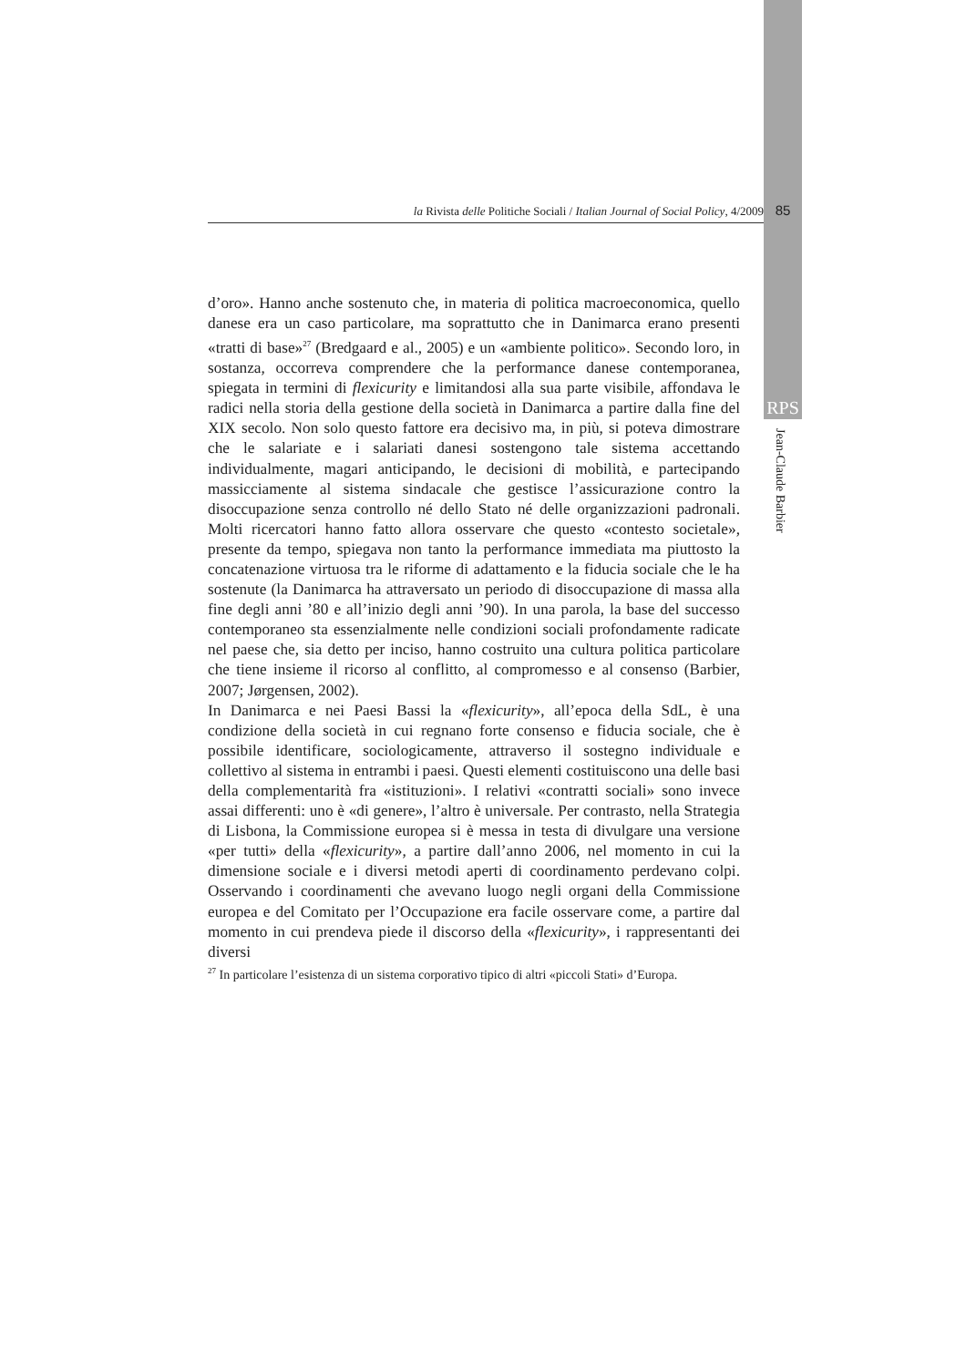la Rivista delle Politiche Sociali / Italian Journal of Social Policy, 4/2009 85
RPS
Jean-Claude Barbier
d’oro». Hanno anche sostenuto che, in materia di politica macroeconomica, quello danese era un caso particolare, ma soprattutto che in Danimarca erano presenti «tratti di base»<sup>27</sup> (Bredgaard e al., 2005) e un «ambiente politico». Secondo loro, in sostanza, occorreva comprendere che la performance danese contemporanea, spiegata in termini di flexicurity e limitandosi alla sua parte visibile, affondava le radici nella storia della gestione della società in Danimarca a partire dalla fine del XIX secolo. Non solo questo fattore era decisivo ma, in più, si poteva dimostrare che le salariate e i salariati danesi sostengono tale sistema accettando individualmente, magari anticipando, le decisioni di mobilità, e partecipando massicciamente al sistema sindacale che gestisce l’assicurazione contro la disoccupazione senza controllo né dello Stato né delle organizzazioni padronali. Molti ricercatori hanno fatto allora osservare che questo «contesto societale», presente da tempo, spiegava non tanto la performance immediata ma piuttosto la concatenazione virtuosa tra le riforme di adattamento e la fiducia sociale che le ha sostenute (la Danimarca ha attraversato un periodo di disoccupazione di massa alla fine degli anni ’80 e all’inizio degli anni ’90). In una parola, la base del successo contemporaneo sta essenzialmente nelle condizioni sociali profondamente radicate nel paese che, sia detto per inciso, hanno costruito una cultura politica particolare che tiene insieme il ricorso al conflitto, al compromesso e al consenso (Barbier, 2007; Jørgensen, 2002).
In Danimarca e nei Paesi Bassi la «flexicurity», all’epoca della SdL, è una condizione della società in cui regnano forte consenso e fiducia sociale, che è possibile identificare, sociologicamente, attraverso il sostegno individuale e collettivo al sistema in entrambi i paesi. Questi elementi costituiscono una delle basi della complementarità fra «istituzioni». I relativi «contratti sociali» sono invece assai differenti: uno è «di genere», l’altro è universale. Per contrasto, nella Strategia di Lisbona, la Commissione europea si è messa in testa di divulgare una versione «per tutti» della «flexicurity», a partire dall’anno 2006, nel momento in cui la dimensione sociale e i diversi metodi aperti di coordinamento perdevano colpi. Osservando i coordinamenti che avevano luogo negli organi della Commissione europea e del Comitato per l’Occupazione era facile osservare come, a partire dal momento in cui prendeva piede il discorso della «flexicurity», i rappresentanti dei diversi
<sup>27</sup> In particolare l’esistenza di un sistema corporativo tipico di altri «piccoli Stati» d’Europa.